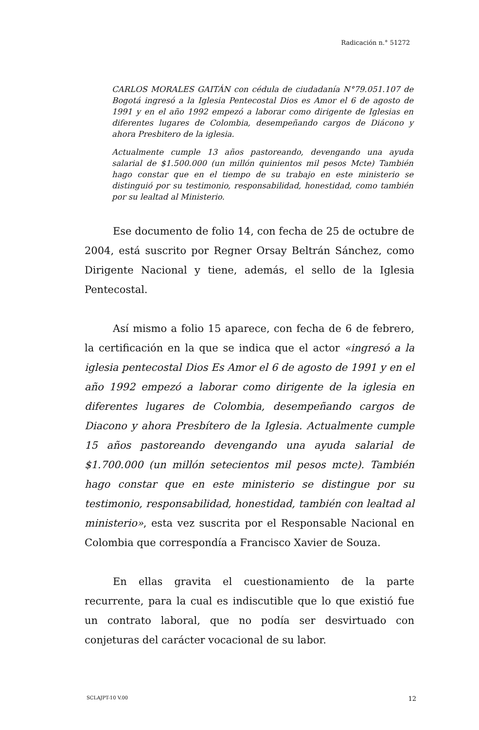Radicación n.° 51272
CARLOS MORALES GAITÁN con cédula de ciudadanía N°79.051.107 de Bogotá ingresó a la Iglesia Pentecostal Dios es Amor el 6 de agosto de 1991 y en el año 1992 empezó a laborar como dirigente de Iglesias en diferentes lugares de Colombia, desempeñando cargos de Diácono y ahora Presbitero de la iglesia.
Actualmente cumple 13 años pastoreando, devengando una ayuda salarial de $1.500.000 (un millón quinientos mil pesos Mcte) También hago constar que en el tiempo de su trabajo en este ministerio se distinguió por su testimonio, responsabilidad, honestidad, como también por su lealtad al Ministerio.
Ese documento de folio 14, con fecha de 25 de octubre de 2004, está suscrito por Regner Orsay Beltrán Sánchez, como Dirigente Nacional y tiene, además, el sello de la Iglesia Pentecostal.
Así mismo a folio 15 aparece, con fecha de 6 de febrero, la certificación en la que se indica que el actor «ingresó a la iglesia pentecostal Dios Es Amor el 6 de agosto de 1991 y en el año 1992 empezó a laborar como dirigente de la iglesia en diferentes lugares de Colombia, desempeñando cargos de Diacono y ahora Presbítero de la Iglesia. Actualmente cumple 15 años pastoreando devengando una ayuda salarial de $1.700.000 (un millón setecientos mil pesos mcte). También hago constar que en este ministerio se distingue por su testimonio, responsabilidad, honestidad, también con lealtad al ministerio», esta vez suscrita por el Responsable Nacional en Colombia que correspondía a Francisco Xavier de Souza.
En ellas gravita el cuestionamiento de la parte recurrente, para la cual es indiscutible que lo que existió fue un contrato laboral, que no podía ser desvirtuado con conjeturas del carácter vocacional de su labor.
SCLAJPT-10 V.00 12